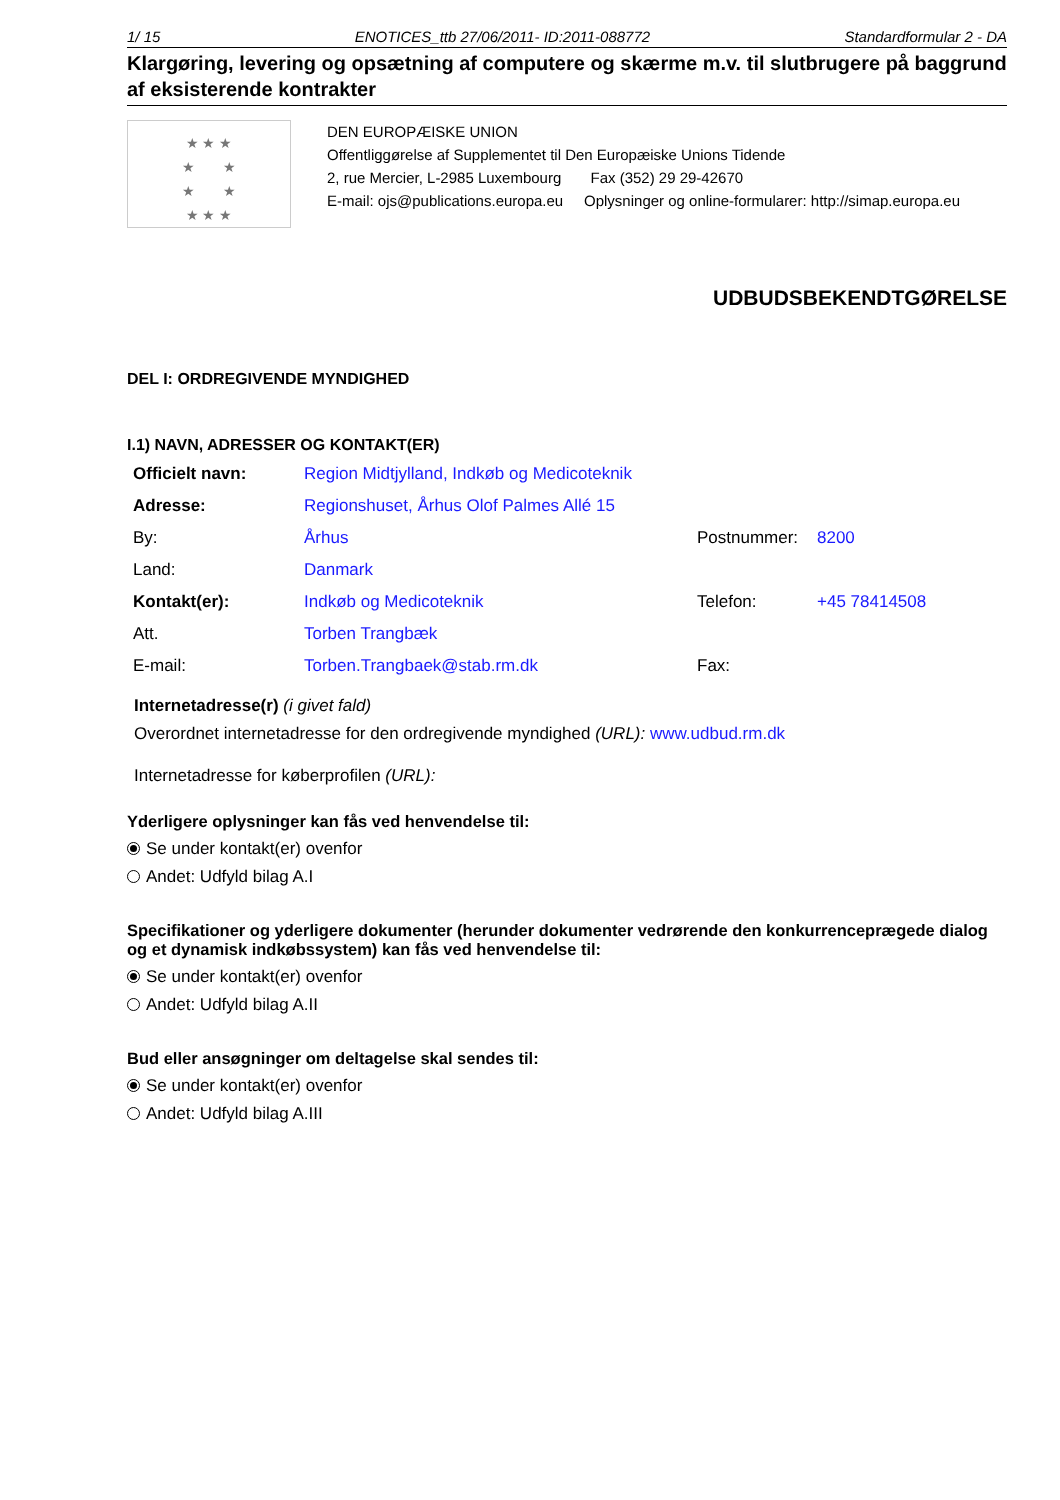1/ 15 ENOTICES_ttb 27/06/2011- ID:2011-088772 Standardformular 2 - DA
Klargøring, levering og opsætning af computere og skærme m.v. til slutbrugere på baggrund af eksisterende kontrakter
★ ★ ★
★ ★
★ ★
★ ★ ★
DEN EUROPÆISKE UNION
Offentliggørelse af Supplementet til Den Europæiske Unions Tidende
2, rue Mercier, L-2985 Luxembourg Fax (352) 29 29-42670
E-mail: ojs@publications.europa.eu Oplysninger og online-formularer: http://simap.europa.eu
UDBUDSBEKENDTGØRELSE
DEL I: ORDREGIVENDE MYNDIGHED
I.1) NAVN, ADRESSER OG KONTAKT(ER)
| Officielt navn: | Region Midtjylland, Indkøb og Medicoteknik | | |
| Adresse: | Regionshuset, Århus Olof Palmes Allé 15 | | |
| By: | Århus | Postnummer: | 8200 |
| Land: | Danmark | | |
| Kontakt(er): | Indkøb og Medicoteknik | Telefon: | +45 78414508 |
| Att. | Torben Trangbæk | | |
| E-mail: | Torben.Trangbaek@stab.rm.dk | Fax: | |
Internetadresse(r) (i givet fald)
Overordnet internetadresse for den ordregivende myndighed (URL): www.udbud.rm.dk
Internetadresse for køberprofilen (URL):
Yderligere oplysninger kan fås ved henvendelse til:
Se under kontakt(er) ovenfor
Andet: Udfyld bilag A.I
Specifikationer og yderligere dokumenter (herunder dokumenter vedrørende den konkurrenceprægede dialog og et dynamisk indkøbssystem) kan fås ved henvendelse til:
Se under kontakt(er) ovenfor
Andet: Udfyld bilag A.II
Bud eller ansøgninger om deltagelse skal sendes til:
Se under kontakt(er) ovenfor
Andet: Udfyld bilag A.III